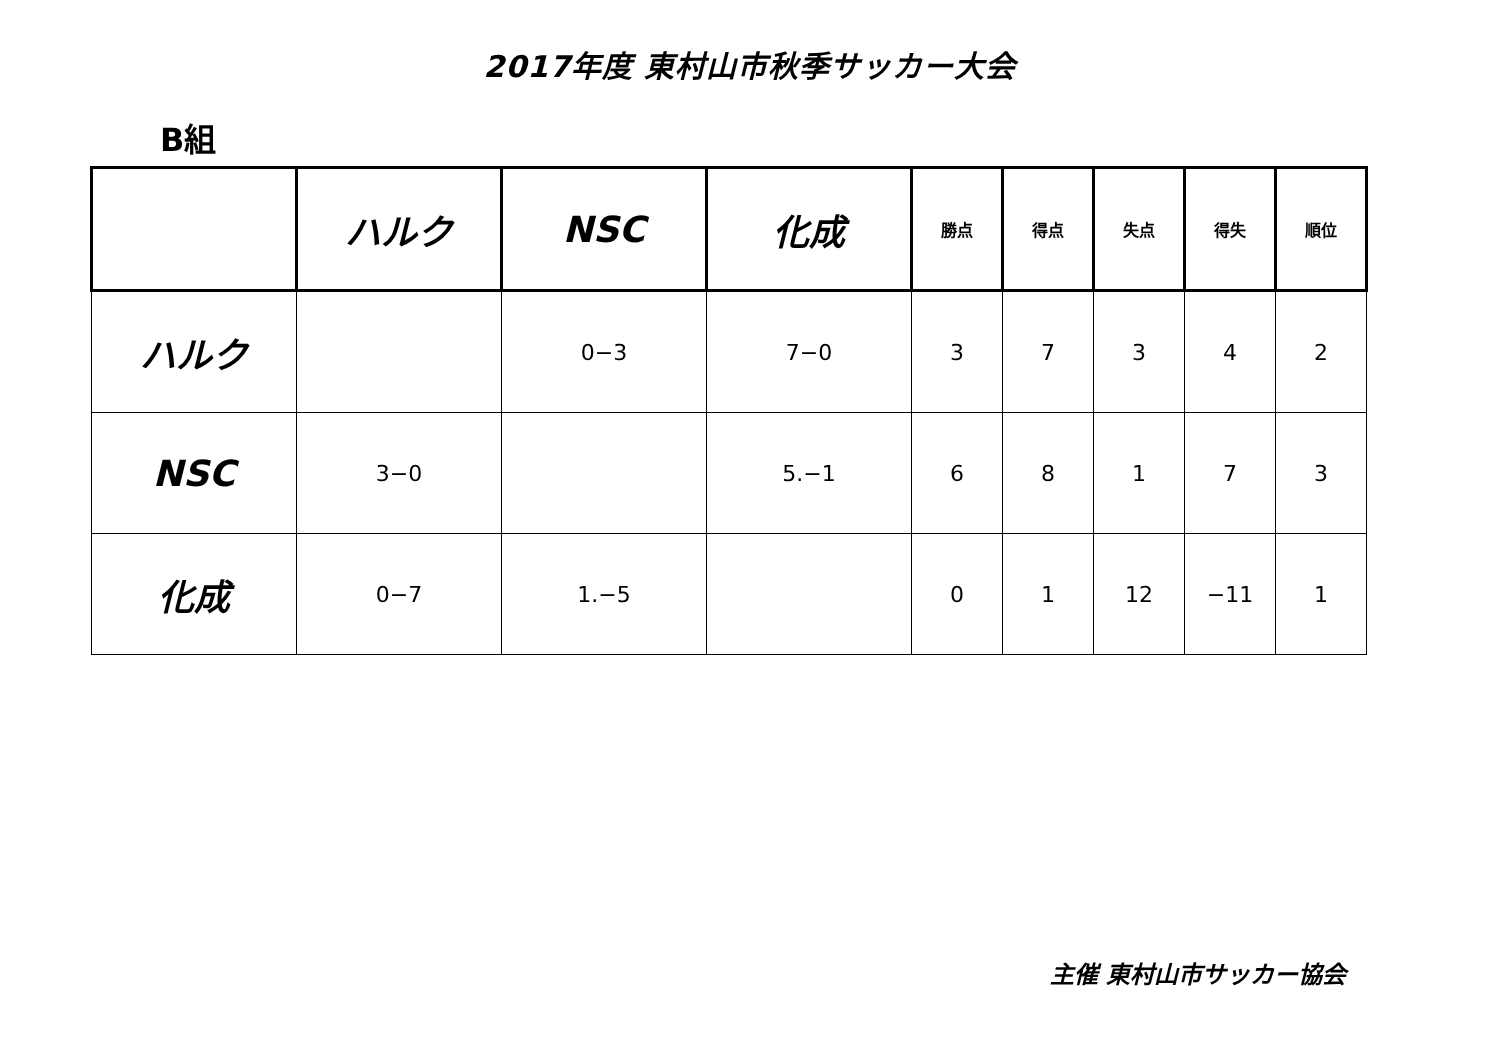2017年度 東村山市秋季サッカー大会
B組
| | ハルク | NSC | 化成 | 勝点 | 得点 | 失点 | 得失 | 順位 |
| --- | --- | --- | --- | --- | --- | --- | --- | --- |
| ハルク | | 0−3 | 7−0 | 3 | 7 | 3 | 4 | 2 |
| NSC | 3−0 | | 5.−1 | 6 | 8 | 1 | 7 | 3 |
| 化成 | 0−7 | 1.−5 | | 0 | 1 | 12 | −11 | 1 |
主催 東村山市サッカー協会